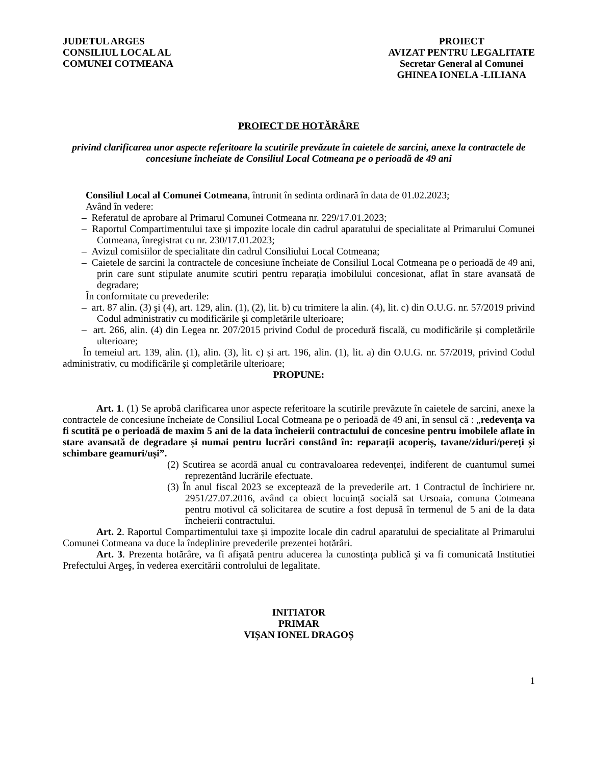JUDETUL ARGES
CONSILIUL LOCAL AL
COMUNEI COTMEANA
PROIECT
AVIZAT PENTRU LEGALITATE
Secretar General al Comunei
GHINEA IONELA -LILIANA
PROIECT DE HOTĂRÂRE
privind clarificarea unor aspecte referitoare la scutirile prevăzute în caietele de sarcini, anexe la contractele de concesiune încheiate de Consiliul Local Cotmeana pe o perioadă de 49 ani
Consiliul Local al Comunei Cotmeana, întrunit în sedinta ordinară în data de 01.02.2023;
Având în vedere:
– Referatul de aprobare al Primarul Comunei Cotmeana nr. 229/17.01.2023;
– Raportul Compartimentului taxe și impozite locale din cadrul aparatului de specialitate al Primarului Comunei Cotmeana, înregistrat cu nr. 230/17.01.2023;
– Avizul comisiilor de specialitate din cadrul Consiliului Local Cotmeana;
– Caietele de sarcini la contractele de concesiune încheiate de Consiliul Local Cotmeana pe o perioadă de 49 ani, prin care sunt stipulate anumite scutiri pentru reparația imobilului concesionat, aflat în stare avansată de degradare;
În conformitate cu prevederile:
– art. 87 alin. (3) şi (4), art. 129, alin. (1), (2), lit. b) cu trimitere la alin. (4), lit. c) din O.U.G. nr. 57/2019 privind Codul administrativ cu modificările și completările ulterioare;
– art. 266, alin. (4) din Legea nr. 207/2015 privind Codul de procedură fiscală, cu modificările și completările ulterioare;
În temeiul art. 139, alin. (1), alin. (3), lit. c) și art. 196, alin. (1), lit. a) din O.U.G. nr. 57/2019, privind Codul administrativ, cu modificările și completările ulterioare;
PROPUNE:
Art. 1. (1) Se aprobă clarificarea unor aspecte referitoare la scutirile prevăzute în caietele de sarcini, anexe la contractele de concesiune încheiate de Consiliul Local Cotmeana pe o perioadă de 49 ani, în sensul că : „redevența va fi scutită pe o perioadă de maxim 5 ani de la data încheierii contractului de concesine pentru imobilele aflate în stare avansată de degradare și numai pentru lucrări constând în: reparații acoperiș, tavane/ziduri/pereți și schimbare geamuri/uși”.
(2) Scutirea se acordă anual cu contravaloarea redevenței, indiferent de cuantumul sumei reprezentând lucrările efectuate.
(3) În anul fiscal 2023 se exceptează de la prevederile art. 1 Contractul de închiriere nr. 2951/27.07.2016, având ca obiect locuință socială sat Ursoaia, comuna Cotmeana pentru motivul că solicitarea de scutire a fost depusă în termenul de 5 ani de la data încheierii contractului.
Art. 2. Raportul Compartimentului taxe și impozite locale din cadrul aparatului de specialitate al Primarului Comunei Cotmeana va duce la îndeplinire prevederile prezentei hotărâri.
Art. 3. Prezenta hotărâre, va fi afişată pentru aducerea la cunostinţa publică şi va fi comunicată Institutiei Prefectului Argeş, în vederea exercitării controlului de legalitate.
INITIATOR
PRIMAR
VIȘAN IONEL DRAGOȘ
1